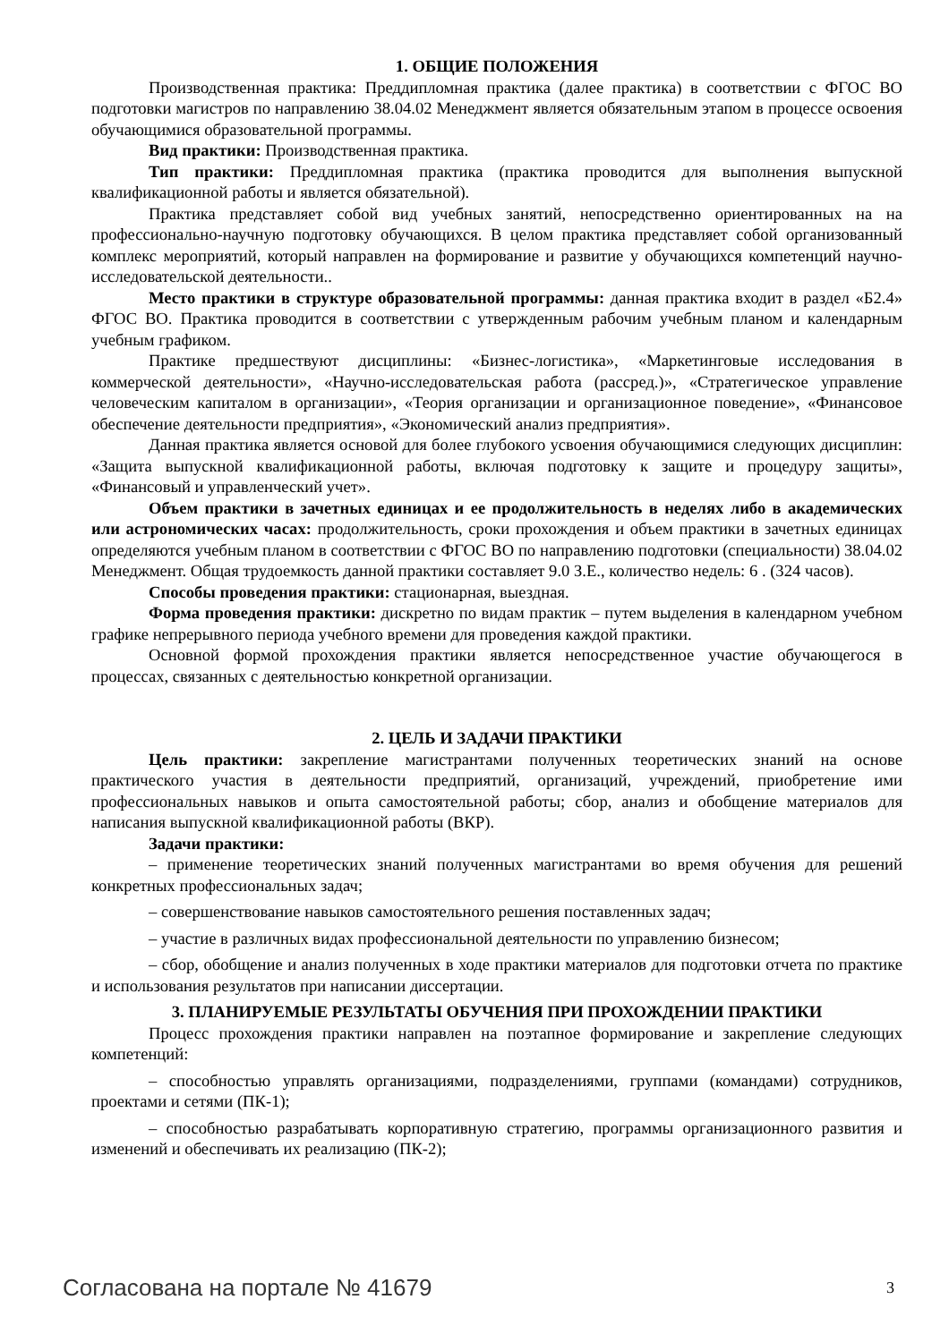1. ОБЩИЕ ПОЛОЖЕНИЯ
Производственная практика: Преддипломная практика (далее практика) в соответствии с ФГОС ВО подготовки магистров по направлению 38.04.02 Менеджмент является обязательным этапом в процессе освоения обучающимися образовательной программы.
Вид практики: Производственная практика.
Тип практики: Преддипломная практика (практика проводится для выполнения выпускной квалификационной работы и является обязательной).
Практика представляет собой вид учебных занятий, непосредственно ориентированных на на профессионально-научную подготовку обучающихся. В целом практика представляет собой организованный комплекс мероприятий, который направлен на формирование и развитие у обучающихся компетенций научно- исследовательской деятельности..
Место практики в структуре образовательной программы: данная практика входит в раздел «Б2.4» ФГОС ВО. Практика проводится в соответствии с утвержденным рабочим учебным планом и календарным учебным графиком.
Практике предшествуют дисциплины: «Бизнес-логистика», «Маркетинговые исследования в коммерческой деятельности», «Научно-исследовательская работа (рассред.)», «Стратегическое управление человеческим капиталом в организации», «Теория организации и организационное поведение», «Финансовое обеспечение деятельности предприятия», «Экономический анализ предприятия».
Данная практика является основой для более глубокого усвоения обучающимися следующих дисциплин: «Защита выпускной квалификационной работы, включая подготовку к защите и процедуру защиты», «Финансовый и управленческий учет».
Объем практики в зачетных единицах и ее продолжительность в неделях либо в академических или астрономических часах: продолжительность, сроки прохождения и объем практики в зачетных единицах определяются учебным планом в соответствии с ФГОС ВО по направлению подготовки (специальности) 38.04.02 Менеджмент. Общая трудоемкость данной практики составляет 9.0 З.Е., количество недель: 6 . (324 часов).
Способы проведения практики: стационарная, выездная.
Форма проведения практики: дискретно по видам практик – путем выделения в календарном учебном графике непрерывного периода учебного времени для проведения каждой практики.
Основной формой прохождения практики является непосредственное участие обучающегося в процессах, связанных с деятельностью конкретной организации.
2. ЦЕЛЬ И ЗАДАЧИ ПРАКТИКИ
Цель практики: закрепление магистрантами полученных теоретических знаний на основе практического участия в деятельности предприятий, организаций, учреждений, приобретение ими профессиональных навыков и опыта самостоятельной работы; сбор, анализ и обобщение материалов для написания выпускной квалификационной работы (ВКР).
Задачи практики:
– применение теоретических знаний полученных магистрантами во время обучения для решений конкретных профессиональных задач;
– совершенствование навыков самостоятельного решения поставленных задач;
– участие в различных видах профессиональной деятельности по управлению бизнесом;
– сбор, обобщение и анализ полученных в ходе практики материалов для подготовки отчета по практике и использования результатов при написании диссертации.
3. ПЛАНИРУЕМЫЕ РЕЗУЛЬТАТЫ ОБУЧЕНИЯ ПРИ ПРОХОЖДЕНИИ ПРАКТИКИ
Процесс прохождения практики направлен на поэтапное формирование и закрепление следующих компетенций:
– способностью управлять организациями, подразделениями, группами (командами) сотрудников, проектами и сетями (ПК-1);
– способностью разрабатывать корпоративную стратегию, программы организационного развития и изменений и обеспечивать их реализацию (ПК-2);
Согласована на портале № 41679 3